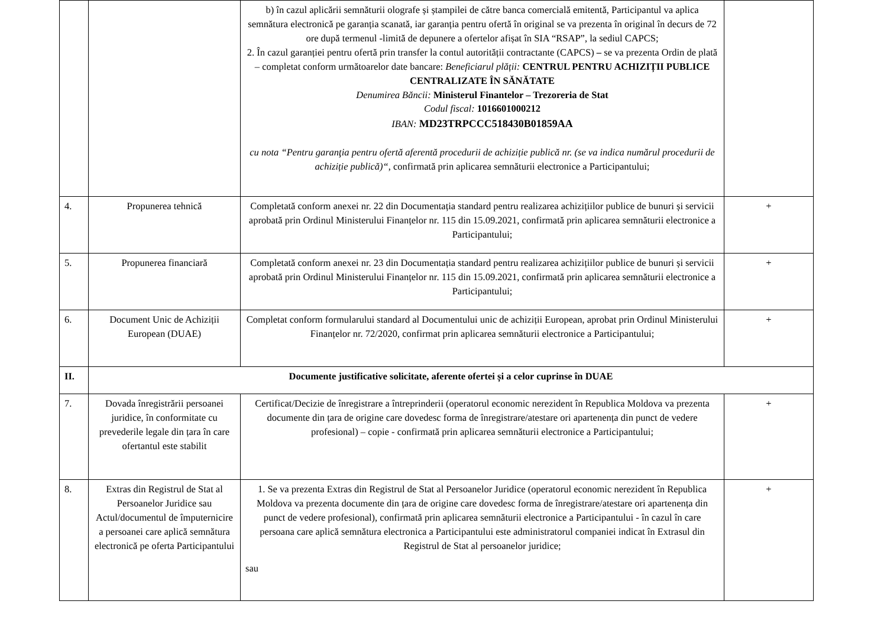| | | b) în cazul aplicării semnăturii olografe și ștampilei de către banca comercială emitentă, Participantul va aplica semnătura electronică pe garanția scanată, iar garanția pentru ofertă în original se va prezenta în original în decurs de 72 ore după termenul -limită de depunere a ofertelor afișat în SIA “RSAP”, la sediul CAPCS; 2. În cazul garanției pentru ofertă prin transfer la contul autorității contractante (CAPCS) – se va prezenta Ordin de plată – completat conform următoarelor date bancare: Beneficiarul plății: CENTRUL PENTRU ACHIZIȚII PUBLICE CENTRALIZATE ÎN SĂNĂTATE Denumirea Băncii: Ministerul Finantelor – Trezoreria de Stat Codul fiscal: 1016601000212 IBAN: MD23TRPCCC518430B01859AA cu nota “Pentru garanţia pentru ofertă aferentă procedurii de achiziție publică nr. (se va indica numărul procedurii de achiziție publică)“ , confirmată prin aplicarea semnăturii electronice a Participantului; | |
| 4. | Propunerea tehnică | Completată conform anexei nr. 22 din Documentația standard pentru realizarea achizițiilor publice de bunuri și servicii aprobată prin Ordinul Ministerului Finanțelor nr. 115 din 15.09.2021, confirmată prin aplicarea semnăturii electronice a Participantului; | + |
| 5. | Propunerea financiară | Completată conform anexei nr. 23 din Documentația standard pentru realizarea achizițiilor publice de bunuri și servicii aprobată prin Ordinul Ministerului Finanțelor nr. 115 din 15.09.2021, confirmată prin aplicarea semnăturii electronice a Participantului; | + |
| 6. | Document Unic de Achiziții European (DUAE) | Completat conform formularului standard al Documentului unic de achiziții European, aprobat prin Ordinul Ministerului Finanțelor nr. 72/2020, confirmat prin aplicarea semnăturii electronice a Participantului; | + |
| II. | Documente justificative solicitate, aferente ofertei și a celor cuprinse în DUAE | | |
| 7. | Dovada înregistrării persoanei juridice, în conformitate cu prevederile legale din țara în care ofertantul este stabilit | Certificat/Decizie de înregistrare a întreprinderii (operatorul economic nerezident în Republica Moldova va prezenta documente din țara de origine care dovedesc forma de înregistrare/atestare ori apartenența din punct de vedere profesional) – copie - confirmată prin aplicarea semnăturii electronice a Participantului; | + |
| 8. | Extras din Registrul de Stat al Persoanelor Juridice sau Actul/documentul de împuternicire a persoanei care aplică semnătura electronică pe oferta Participantului | 1. Se va prezenta Extras din Registrul de Stat al Persoanelor Juridice (operatorul economic nerezident în Republica Moldova va prezenta documente din țara de origine care dovedesc forma de înregistrare/atestare ori apartenența din punct de vedere profesional), confirmată prin aplicarea semnăturii electronice a Participantului - în cazul în care persoana care aplică semnătura electronica a Participantului este administratorul companiei indicat în Extrasul din Registrul de Stat al persoanelor juridice; sau | + |